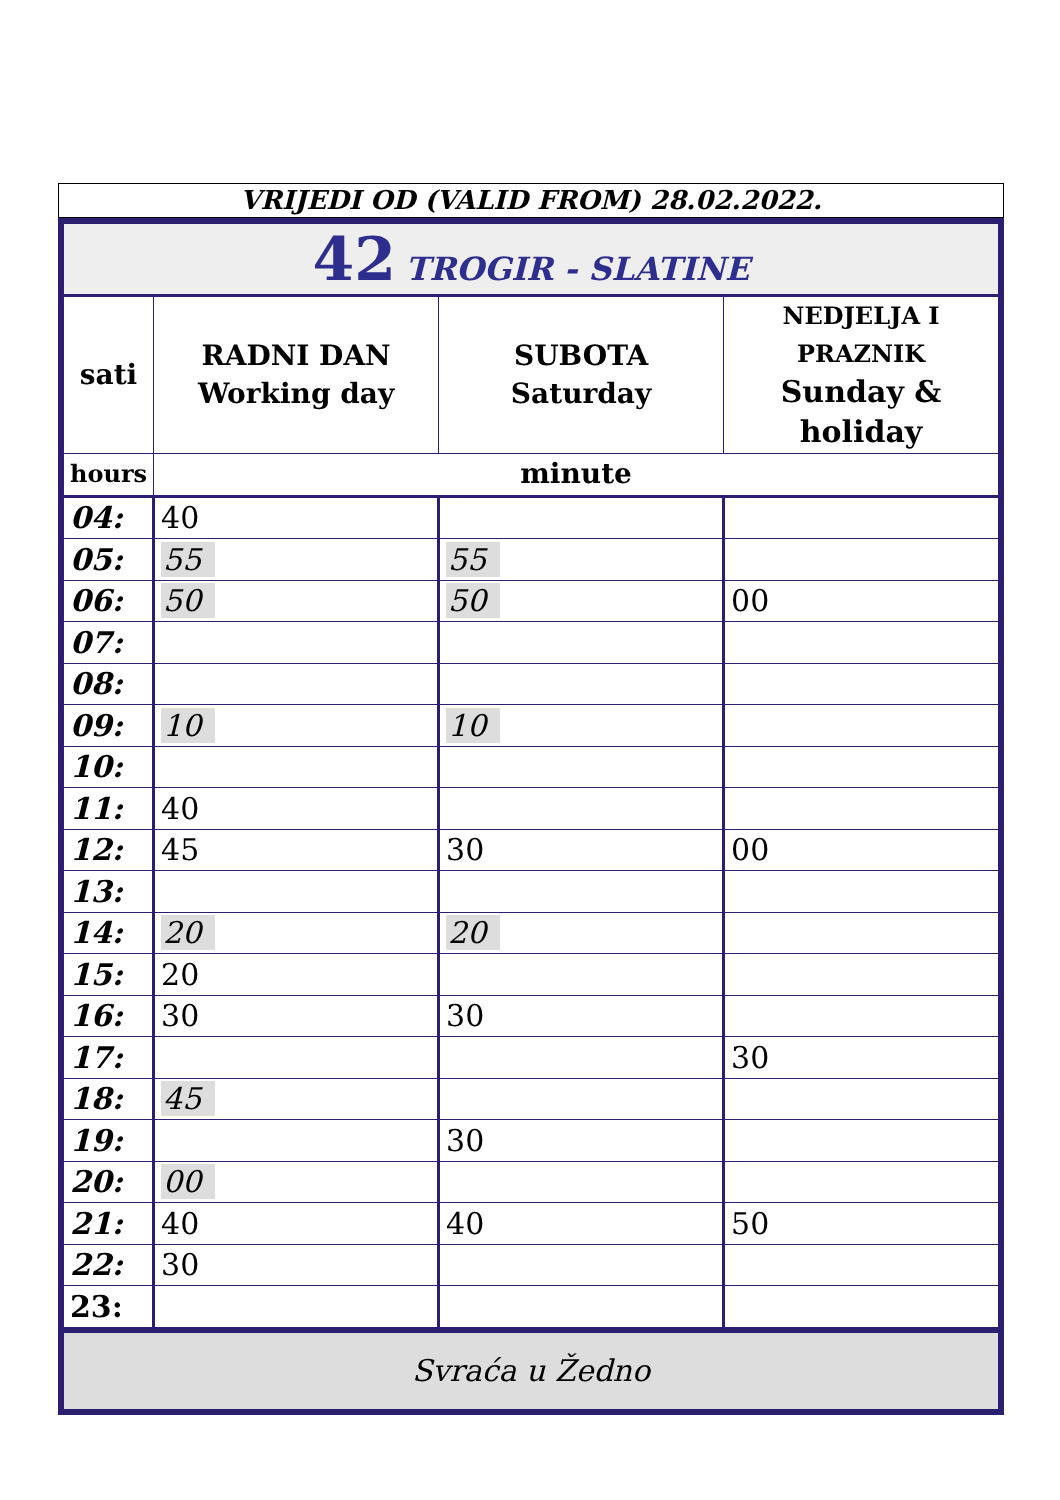VRIJEDI OD (VALID FROM) 28.02.2022.
| 42 TROGIR - SLATINE | | | |
| sati | RADNI DAN Working day | SUBOTA Saturday | NEDJELJA I PRAZNIK Sunday & holiday |
| hours | minute | | |
| 04: | 40 | | |
| 05: | 55 | 55 | |
| 06: | 50 | 50 | 00 |
| 07: | | | |
| 08: | | | |
| 09: | 10 | 10 | |
| 10: | | | |
| 11: | 40 | | |
| 12: | 45 | 30 | 00 |
| 13: | | | |
| 14: | 20 | 20 | |
| 15: | 20 | | |
| 16: | 30 | 30 | |
| 17: | | | 30 |
| 18: | 45 | | |
| 19: | | 30 | |
| 20: | 00 | | |
| 21: | 40 | 40 | 50 |
| 22: | 30 | | |
| 23: | | | |
| Svraća u Žedno | | | |